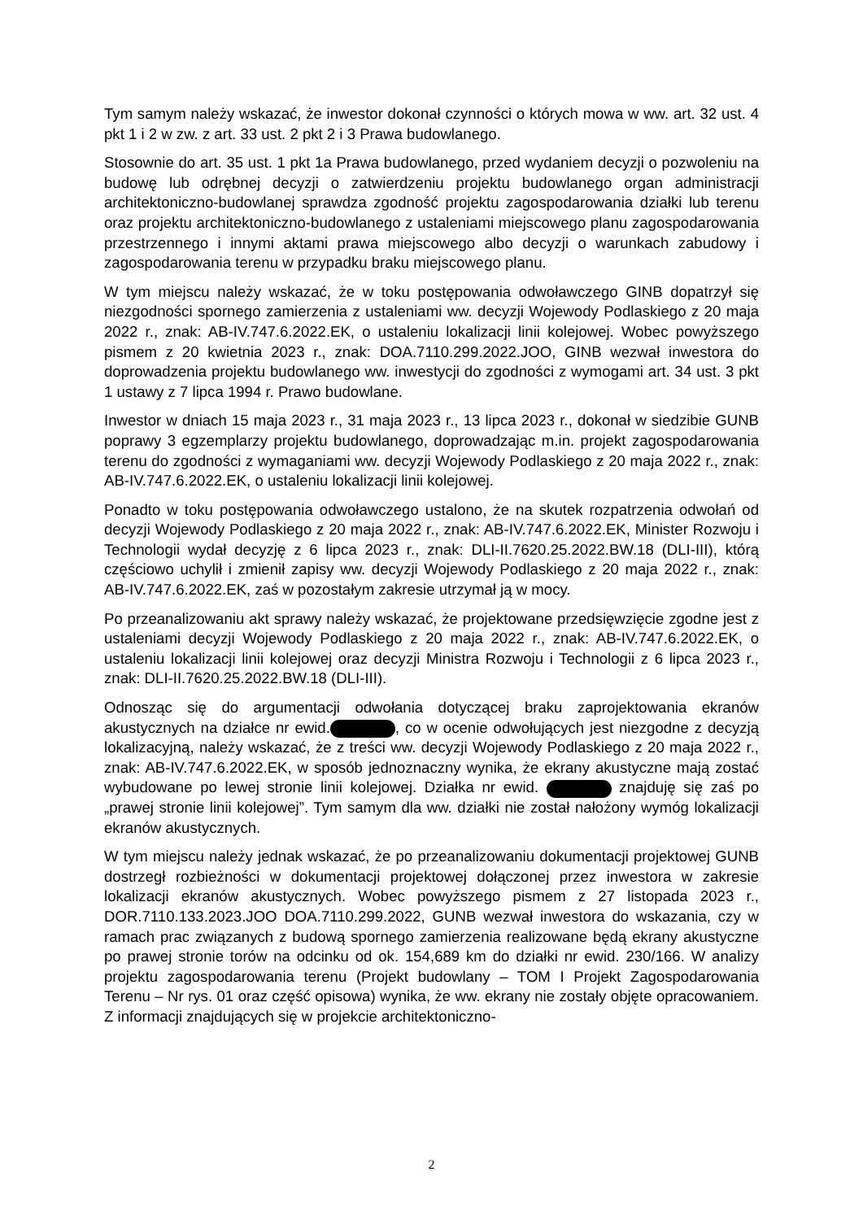Tym samym należy wskazać, że inwestor dokonał czynności o których mowa w ww. art. 32 ust. 4 pkt 1 i 2 w zw. z art. 33 ust. 2 pkt 2 i 3 Prawa budowlanego.
Stosownie do art. 35 ust. 1 pkt 1a Prawa budowlanego, przed wydaniem decyzji o pozwoleniu na budowę lub odrębnej decyzji o zatwierdzeniu projektu budowlanego organ administracji architektoniczno-budowlanej sprawdza zgodność projektu zagospodarowania działki lub terenu oraz projektu architektoniczno-budowlanego z ustaleniami miejscowego planu zagospodarowania przestrzennego i innymi aktami prawa miejscowego albo decyzji o warunkach zabudowy i zagospodarowania terenu w przypadku braku miejscowego planu.
W tym miejscu należy wskazać, że w toku postępowania odwoławczego GINB dopatrzył się niezgodności spornego zamierzenia z ustaleniami ww. decyzji Wojewody Podlaskiego z 20 maja 2022 r., znak: AB-IV.747.6.2022.EK, o ustaleniu lokalizacji linii kolejowej. Wobec powyższego pismem z 20 kwietnia 2023 r., znak: DOA.7110.299.2022.JOO, GINB wezwał inwestora do doprowadzenia projektu budowlanego ww. inwestycji do zgodności z wymogami art. 34 ust. 3 pkt 1 ustawy z 7 lipca 1994 r. Prawo budowlane.
Inwestor w dniach 15 maja 2023 r., 31 maja 2023 r., 13 lipca 2023 r., dokonał w siedzibie GUNB poprawy 3 egzemplarzy projektu budowlanego, doprowadzając m.in. projekt zagospodarowania terenu do zgodności z wymaganiami ww. decyzji Wojewody Podlaskiego z 20 maja 2022 r., znak: AB-IV.747.6.2022.EK, o ustaleniu lokalizacji linii kolejowej.
Ponadto w toku postępowania odwoławczego ustalono, że na skutek rozpatrzenia odwołań od decyzji Wojewody Podlaskiego z 20 maja 2022 r., znak: AB-IV.747.6.2022.EK, Minister Rozwoju i Technologii wydał decyzję z 6 lipca 2023 r., znak: DLI-II.7620.25.2022.BW.18 (DLI-III), którą częściowo uchylił i zmienił zapisy ww. decyzji Wojewody Podlaskiego z 20 maja 2022 r., znak: AB-IV.747.6.2022.EK, zaś w pozostałym zakresie utrzymał ją w mocy.
Po przeanalizowaniu akt sprawy należy wskazać, że projektowane przedsięwzięcie zgodne jest z ustaleniami decyzji Wojewody Podlaskiego z 20 maja 2022 r., znak: AB-IV.747.6.2022.EK, o ustaleniu lokalizacji linii kolejowej oraz decyzji Ministra Rozwoju i Technologii z 6 lipca 2023 r., znak: DLI-II.7620.25.2022.BW.18 (DLI-III).
Odnosząc się do argumentacji odwołania dotyczącej braku zaprojektowania ekranów akustycznych na działce nr ewid. , co w ocenie odwołujących jest niezgodne z decyzją lokalizacyjną, należy wskazać, że z treści ww. decyzji Wojewody Podlaskiego z 20 maja 2022 r., znak: AB-IV.747.6.2022.EK, w sposób jednoznaczny wynika, że ekrany akustyczne mają zostać wybudowane po lewej stronie linii kolejowej. Działka nr ewid. znajduję się zaś po „prawej stronie linii kolejowej”. Tym samym dla ww. działki nie został nałożony wymóg lokalizacji ekranów akustycznych.
W tym miejscu należy jednak wskazać, że po przeanalizowaniu dokumentacji projektowej GUNB dostrzegł rozbieżności w dokumentacji projektowej dołączonej przez inwestora w zakresie lokalizacji ekranów akustycznych. Wobec powyższego pismem z 27 listopada 2023 r., DOR.7110.133.2023.JOO DOA.7110.299.2022, GUNB wezwał inwestora do wskazania, czy w ramach prac związanych z budową spornego zamierzenia realizowane będą ekrany akustyczne po prawej stronie torów na odcinku od ok. 154,689 km do działki nr ewid. 230/166. W analizy projektu zagospodarowania terenu (Projekt budowlany – TOM I Projekt Zagospodarowania Terenu – Nr rys. 01 oraz część opisowa) wynika, że ww. ekrany nie zostały objęte opracowaniem. Z informacji znajdujących się w projekcie architektoniczno-
2